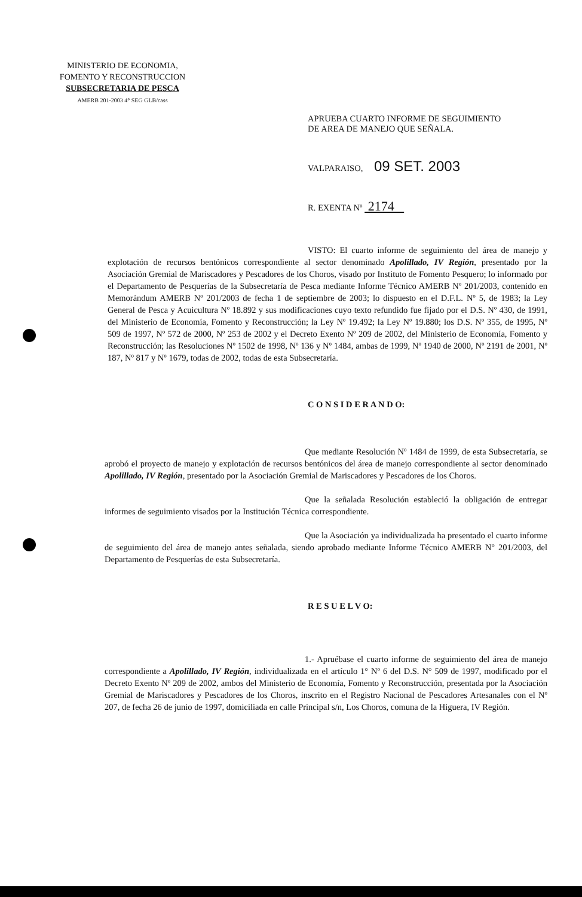MINISTERIO DE ECONOMIA,
FOMENTO Y RECONSTRUCCION
SUBSECRETARIA DE PESCA
AMERB 201-2003 4° SEG GLB/cass
APRUEBA CUARTO INFORME DE SEGUIMIENTO
DE AREA DE MANEJO QUE SEÑALA.
VALPARAISO, 09 SET. 2003
R. EXENTA Nº 2174
VISTO: El cuarto informe de seguimiento del área de manejo y explotación de recursos bentónicos correspondiente al sector denominado Apolillado, IV Región, presentado por la Asociación Gremial de Mariscadores y Pescadores de los Choros, visado por Instituto de Fomento Pesquero; lo informado por el Departamento de Pesquerías de la Subsecretaría de Pesca mediante Informe Técnico AMERB Nº 201/2003, contenido en Memorándum AMERB Nº 201/2003 de fecha 1 de septiembre de 2003; lo dispuesto en el D.F.L. Nº 5, de 1983; la Ley General de Pesca y Acuicultura Nº 18.892 y sus modificaciones cuyo texto refundido fue fijado por el D.S. Nº 430, de 1991, del Ministerio de Economía, Fomento y Reconstrucción; la Ley Nº 19.492; la Ley Nº 19.880; los D.S. Nº 355, de 1995, Nº 509 de 1997, Nº 572 de 2000, Nº 253 de 2002 y el Decreto Exento Nº 209 de 2002, del Ministerio de Economía, Fomento y Reconstrucción; las Resoluciones Nº 1502 de 1998, Nº 136 y Nº 1484, ambas de 1999, Nº 1940 de 2000, Nº 2191 de 2001, Nº 187, Nº 817 y Nº 1679, todas de 2002, todas de esta Subsecretaría.
C O N S I D E R A N D O:
Que mediante Resolución Nº 1484 de 1999, de esta Subsecretaría, se aprobó el proyecto de manejo y explotación de recursos bentónicos del área de manejo correspondiente al sector denominado Apolillado, IV Región, presentado por la Asociación Gremial de Mariscadores y Pescadores de los Choros.
Que la señalada Resolución estableció la obligación de entregar informes de seguimiento visados por la Institución Técnica correspondiente.
Que la Asociación ya individualizada ha presentado el cuarto informe de seguimiento del área de manejo antes señalada, siendo aprobado mediante Informe Técnico AMERB N° 201/2003, del Departamento de Pesquerías de esta Subsecretaría.
R E S U E L V O:
1.- Apruébase el cuarto informe de seguimiento del área de manejo correspondiente a Apolillado, IV Región, individualizada en el artículo 1° Nº 6 del D.S. N° 509 de 1997, modificado por el Decreto Exento Nº 209 de 2002, ambos del Ministerio de Economía, Fomento y Reconstrucción, presentada por la Asociación Gremial de Mariscadores y Pescadores de los Choros, inscrito en el Registro Nacional de Pescadores Artesanales con el Nº 207, de fecha 26 de junio de 1997, domiciliada en calle Principal s/n, Los Choros, comuna de la Higuera, IV Región.